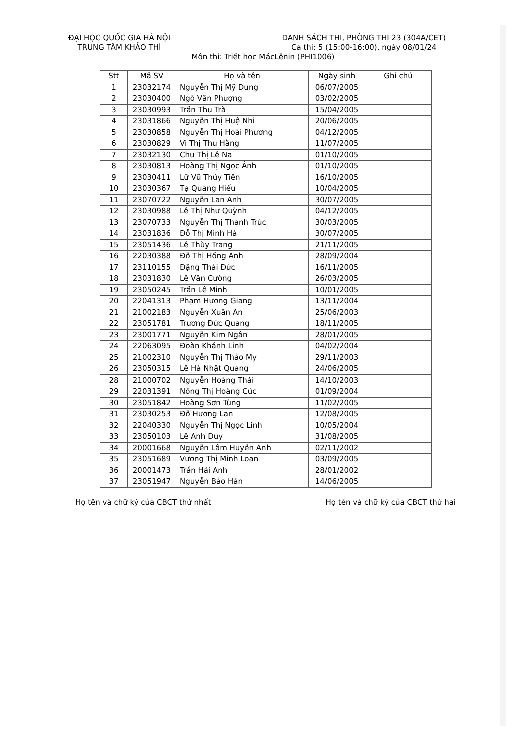ĐẠI HỌC QUỐC GIA HÀ NỘI
TRUNG TÂM KHẢO THÍ
DANH SÁCH THI, PHÒNG THI 23 (304A/CET)
Ca thi: 5 (15:00-16:00), ngày 08/01/24
Môn thi: Triết học MácLênin (PHI1006)
| Stt | Mã SV | Họ và tên | Ngày sinh | Ghi chú |
| --- | --- | --- | --- | --- |
| 1 | 23032174 | Nguyễn Thị Mỹ Dung | 06/07/2005 | |
| 2 | 23030400 | Ngô Văn Phượng | 03/02/2005 | |
| 3 | 23030993 | Trần Thu Trà | 15/04/2005 | |
| 4 | 23031866 | Nguyễn Thị Huệ Nhi | 20/06/2005 | |
| 5 | 23030858 | Nguyễn Thị Hoài Phương | 04/12/2005 | |
| 6 | 23030829 | Vi Thị Thu Hằng | 11/07/2005 | |
| 7 | 23032130 | Chu Thị Lê Na | 01/10/2005 | |
| 8 | 23030813 | Hoàng Thị Ngọc Ánh | 01/10/2005 | |
| 9 | 23030411 | Lữ Vũ Thủy Tiên | 16/10/2005 | |
| 10 | 23030367 | Tạ Quang Hiếu | 10/04/2005 | |
| 11 | 23070722 | Nguyễn Lan Anh | 30/07/2005 | |
| 12 | 23030988 | Lê Thị Như Quỳnh | 04/12/2005 | |
| 13 | 23070733 | Nguyễn Thị Thanh Trúc | 30/03/2005 | |
| 14 | 23031836 | Đỗ Thị Minh Hà | 30/07/2005 | |
| 15 | 23051436 | Lê Thùy Trang | 21/11/2005 | |
| 16 | 22030388 | Đỗ Thị Hồng Anh | 28/09/2004 | |
| 17 | 23110155 | Đặng Thái Đức | 16/11/2005 | |
| 18 | 23031830 | Lê Văn Cường | 26/03/2005 | |
| 19 | 23050245 | Trần Lê Minh | 10/01/2005 | |
| 20 | 22041313 | Phạm Hương Giang | 13/11/2004 | |
| 21 | 21002183 | Nguyễn Xuân An | 25/06/2003 | |
| 22 | 23051781 | Trương Đức Quang | 18/11/2005 | |
| 23 | 23001771 | Nguyễn Kim Ngân | 28/01/2005 | |
| 24 | 22063095 | Đoàn Khánh Linh | 04/02/2004 | |
| 25 | 21002310 | Nguyễn Thị Thảo My | 29/11/2003 | |
| 26 | 23050315 | Lê Hà Nhật Quang | 24/06/2005 | |
| 28 | 21000702 | Nguyễn Hoàng Thái | 14/10/2003 | |
| 29 | 22031391 | Nông Thị Hoàng Cúc | 01/09/2004 | |
| 30 | 23051842 | Hoàng Sơn Tùng | 11/02/2005 | |
| 31 | 23030253 | Đỗ Hương Lan | 12/08/2005 | |
| 32 | 22040330 | Nguyễn Thị Ngọc Linh | 10/05/2004 | |
| 33 | 23050103 | Lê Anh Duy | 31/08/2005 | |
| 34 | 20001668 | Nguyễn Lâm Huyền Anh | 02/11/2002 | |
| 35 | 23051689 | Vương Thị Minh Loan | 03/09/2005 | |
| 36 | 20001473 | Trần Hải Anh | 28/01/2002 | |
| 37 | 23051947 | Nguyễn Bảo Hân | 14/06/2005 | |
Họ tên và chữ ký của CBCT thứ nhất
Họ tên và chữ ký của CBCT thứ hai